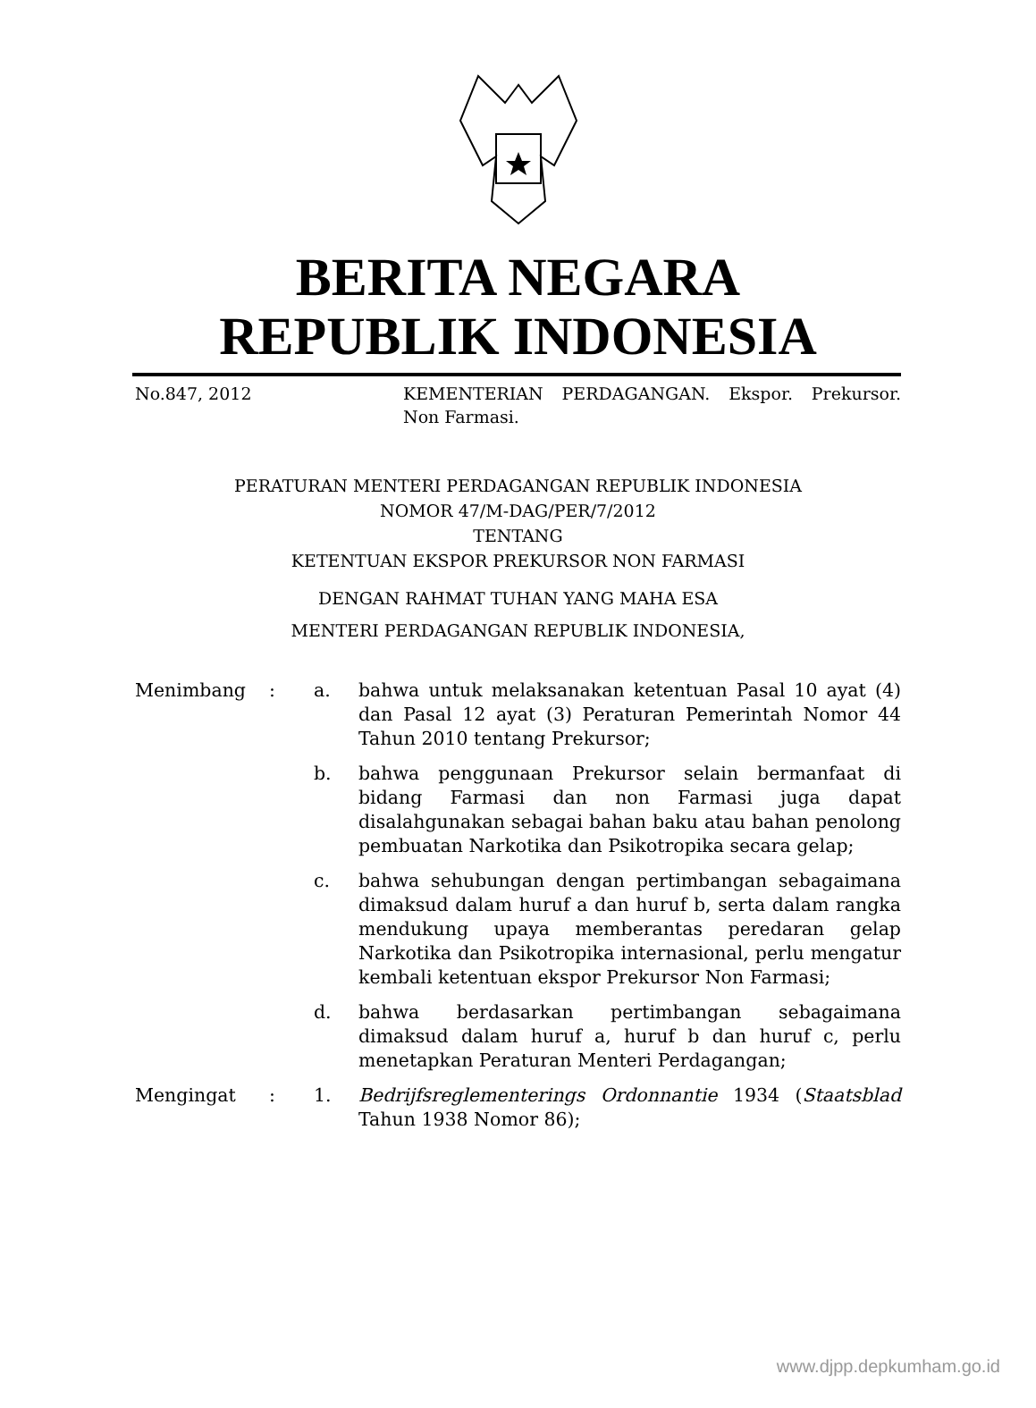BERITA NEGARA
REPUBLIK INDONESIA
No.847, 2012 KEMENTERIAN PERDAGANGAN. Ekspor. Prekursor. Non Farmasi.
PERATURAN MENTERI PERDAGANGAN REPUBLIK INDONESIA
NOMOR 47/M-DAG/PER/7/2012
TENTANG
KETENTUAN EKSPOR PREKURSOR NON FARMASI
DENGAN RAHMAT TUHAN YANG MAHA ESA
MENTERI PERDAGANGAN REPUBLIK INDONESIA,
| Menimbang | : | a. | bahwa untuk melaksanakan ketentuan Pasal 10 ayat (4) dan Pasal 12 ayat (3) Peraturan Pemerintah Nomor 44 Tahun 2010 tentang Prekursor; |
| | | b. | bahwa penggunaan Prekursor selain bermanfaat di bidang Farmasi dan non Farmasi juga dapat disalahgunakan sebagai bahan baku atau bahan penolong pembuatan Narkotika dan Psikotropika secara gelap; |
| | | c. | bahwa sehubungan dengan pertimbangan sebagaimana dimaksud dalam huruf a dan huruf b, serta dalam rangka mendukung upaya memberantas peredaran gelap Narkotika dan Psikotropika internasional, perlu mengatur kembali ketentuan ekspor Prekursor Non Farmasi; |
| | | d. | bahwa berdasarkan pertimbangan sebagaimana dimaksud dalam huruf a, huruf b dan huruf c, perlu menetapkan Peraturan Menteri Perdagangan; |
| Mengingat | : | 1. | Bedrijfsreglementerings Ordonnantie 1934 ( Staatsblad Tahun 1938 Nomor 86); |
www.djpp.depkumham.go.id